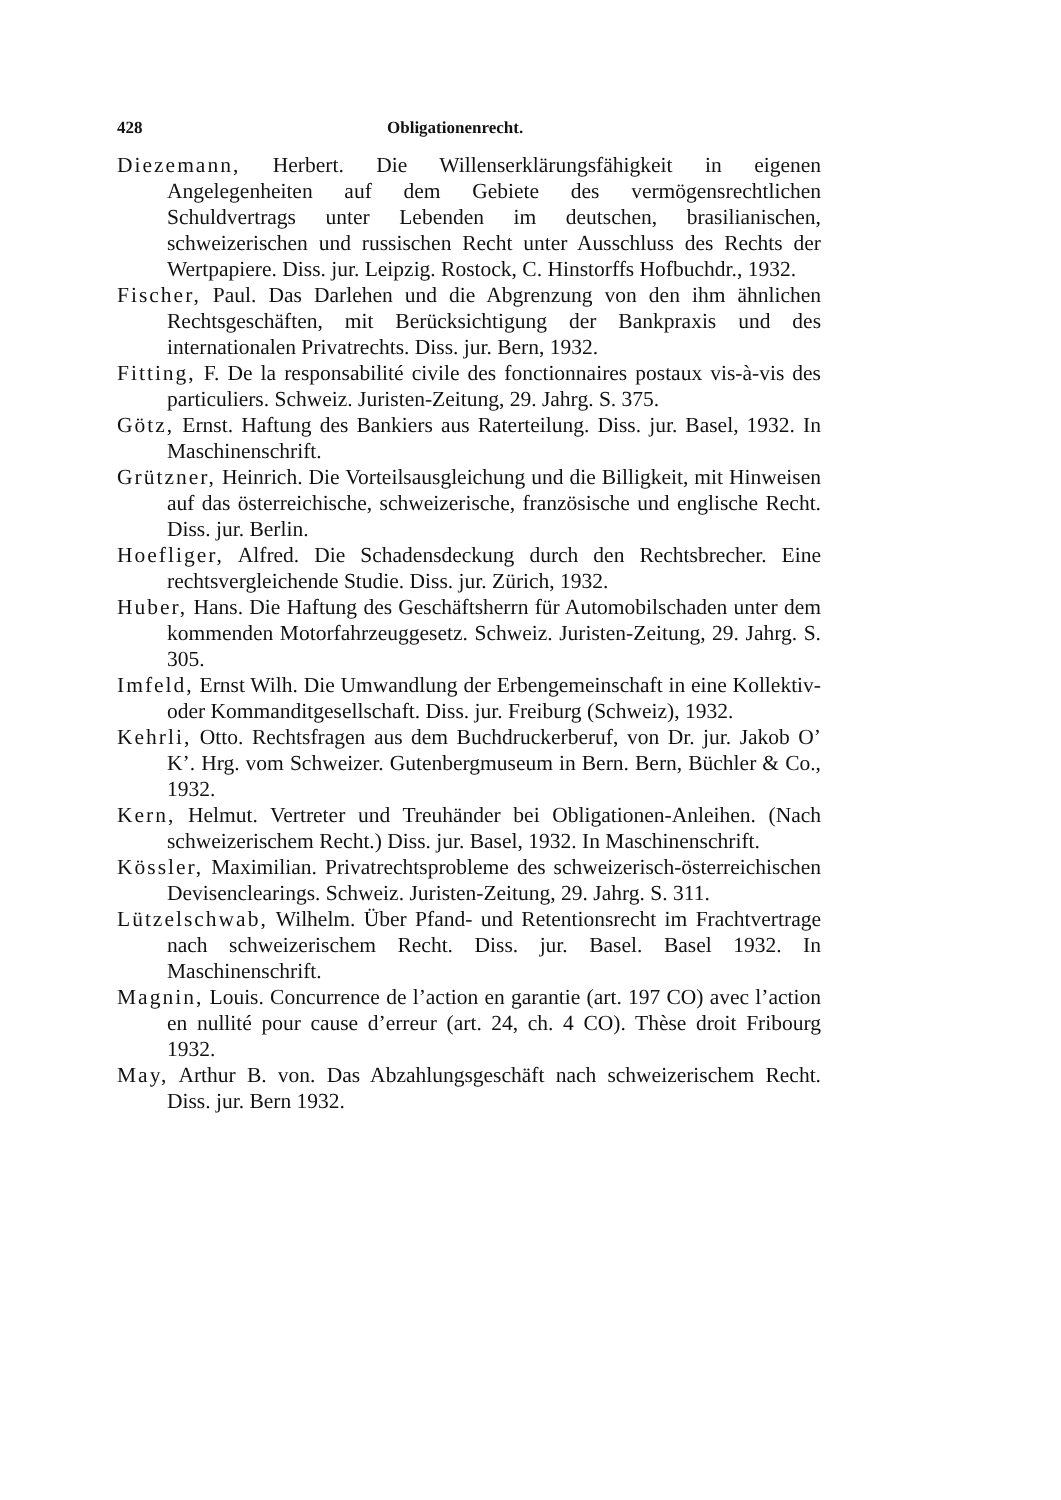428 Obligationenrecht.
Diezemann, Herbert. Die Willenserklärungsfähigkeit in eigenen Angelegenheiten auf dem Gebiete des vermögensrechtlichen Schuldvertrags unter Lebenden im deutschen, brasilianischen, schweizerischen und russischen Recht unter Ausschluss des Rechts der Wertpapiere. Diss. jur. Leipzig. Rostock, C. Hinstorffs Hofbuchdr., 1932.
Fischer, Paul. Das Darlehen und die Abgrenzung von den ihm ähnlichen Rechtsgeschäften, mit Berücksichtigung der Bankpraxis und des internationalen Privatrechts. Diss. jur. Bern, 1932.
Fitting, F. De la responsabilité civile des fonctionnaires postaux vis-à-vis des particuliers. Schweiz. Juristen-Zeitung, 29. Jahrg. S. 375.
Götz, Ernst. Haftung des Bankiers aus Raterteilung. Diss. jur. Basel, 1932. In Maschinenschrift.
Grützner, Heinrich. Die Vorteilsausgleichung und die Billigkeit, mit Hinweisen auf das österreichische, schweizerische, französische und englische Recht. Diss. jur. Berlin.
Hoefliger, Alfred. Die Schadensdeckung durch den Rechtsbrecher. Eine rechtsvergleichende Studie. Diss. jur. Zürich, 1932.
Huber, Hans. Die Haftung des Geschäftsherrn für Automobilschaden unter dem kommenden Motorfahrzeuggesetz. Schweiz. Juristen-Zeitung, 29. Jahrg. S. 305.
Imfeld, Ernst Wilh. Die Umwandlung der Erbengemeinschaft in eine Kollektiv- oder Kommanditgesellschaft. Diss. jur. Freiburg (Schweiz), 1932.
Kehrli, Otto. Rechtsfragen aus dem Buchdruckerberuf, von Dr. jur. Jakob O’ K’. Hrg. vom Schweizer. Gutenbergmuseum in Bern. Bern, Büchler & Co., 1932.
Kern, Helmut. Vertreter und Treuhänder bei Obligationen-Anleihen. (Nach schweizerischem Recht.) Diss. jur. Basel, 1932. In Maschinenschrift.
Kössler, Maximilian. Privatrechtsprobleme des schweizerisch-österreichischen Devisenclearings. Schweiz. Juristen-Zeitung, 29. Jahrg. S. 311.
Lützelschwab, Wilhelm. Über Pfand- und Retentionsrecht im Frachtvertrage nach schweizerischem Recht. Diss. jur. Basel. Basel 1932. In Maschinenschrift.
Magnin, Louis. Concurrence de l’action en garantie (art. 197 CO) avec l’action en nullité pour cause d’erreur (art. 24, ch. 4 CO). Thèse droit Fribourg 1932.
May, Arthur B. von. Das Abzahlungsgeschäft nach schweizerischem Recht. Diss. jur. Bern 1932.